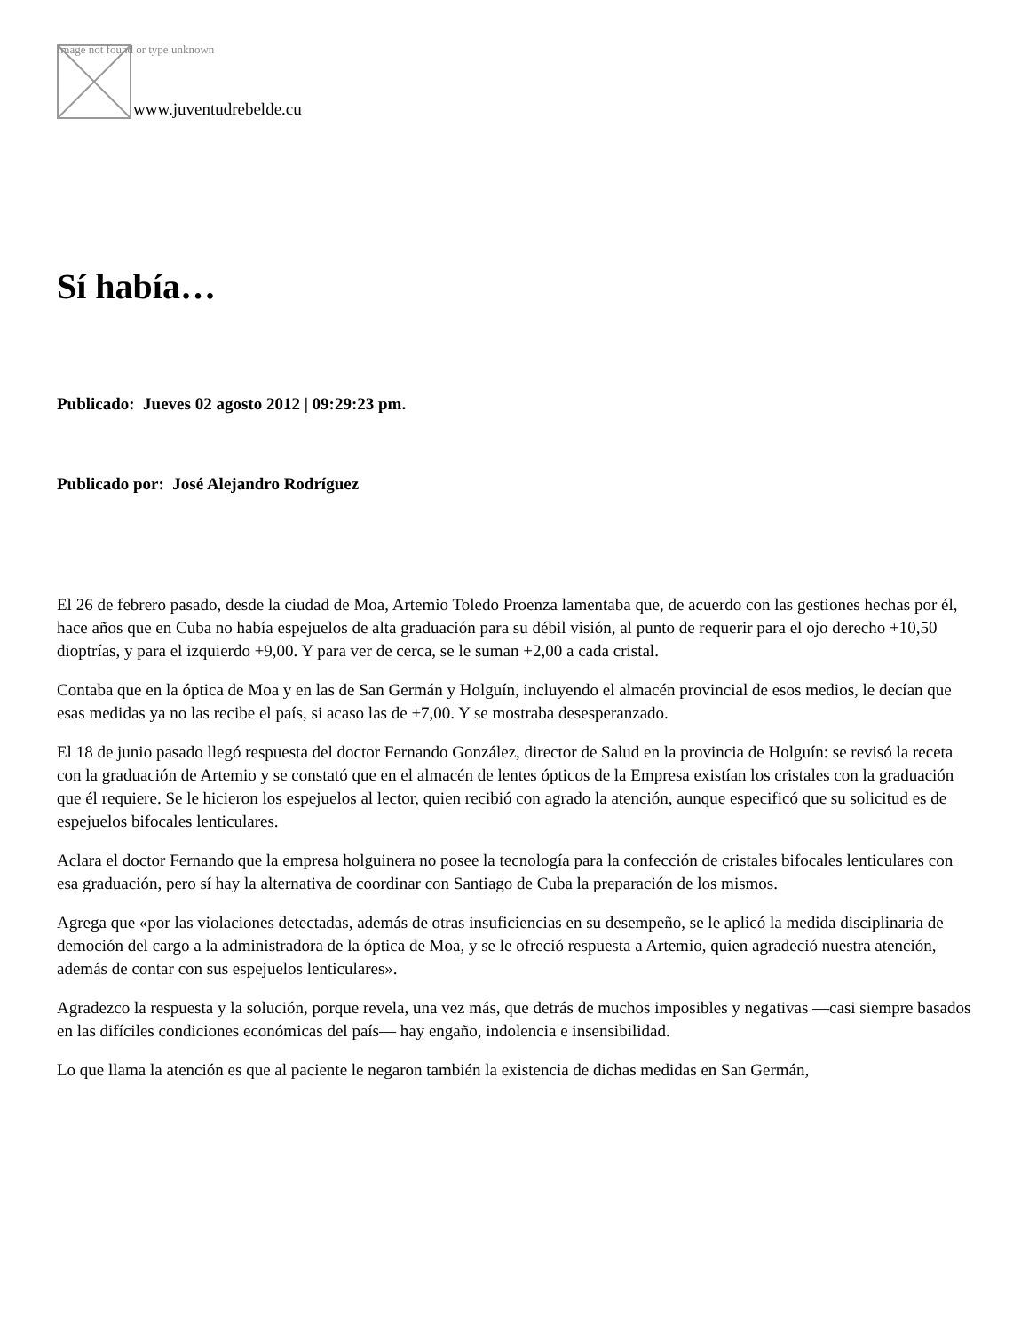Image not found or type unknown
www.juventudrebelde.cu
Sí había…
Publicado: Jueves 02 agosto 2012 | 09:29:23 pm.
Publicado por: José Alejandro Rodríguez
El 26 de febrero pasado, desde la ciudad de Moa, Artemio Toledo Proenza lamentaba que, de acuerdo con las gestiones hechas por él, hace años que en Cuba no había espejuelos de alta graduación para su débil visión, al punto de requerir para el ojo derecho +10,50 dioptrías, y para el izquierdo +9,00. Y para ver de cerca, se le suman +2,00 a cada cristal.
Contaba que en la óptica de Moa y en las de San Germán y Holguín, incluyendo el almacén provincial de esos medios, le decían que esas medidas ya no las recibe el país, si acaso las de +7,00. Y se mostraba desesperanzado.
El 18 de junio pasado llegó respuesta del doctor Fernando González, director de Salud en la provincia de Holguín: se revisó la receta con la graduación de Artemio y se constató que en el almacén de lentes ópticos de la Empresa existían los cristales con la graduación que él requiere. Se le hicieron los espejuelos al lector, quien recibió con agrado la atención, aunque especificó que su solicitud es de espejuelos bifocales lenticulares.
Aclara el doctor Fernando que la empresa holguinera no posee la tecnología para la confección de cristales bifocales lenticulares con esa graduación, pero sí hay la alternativa de coordinar con Santiago de Cuba la preparación de los mismos.
Agrega que «por las violaciones detectadas, además de otras insuficiencias en su desempeño, se le aplicó la medida disciplinaria de democión del cargo a la administradora de la óptica de Moa, y se le ofreció respuesta a Artemio, quien agradeció nuestra atención, además de contar con sus espejuelos lenticulares».
Agradezco la respuesta y la solución, porque revela, una vez más, que detrás de muchos imposibles y negativas —casi siempre basados en las difíciles condiciones económicas del país— hay engaño, indolencia e insensibilidad.
Lo que llama la atención es que al paciente le negaron también la existencia de dichas medidas en San Germán,